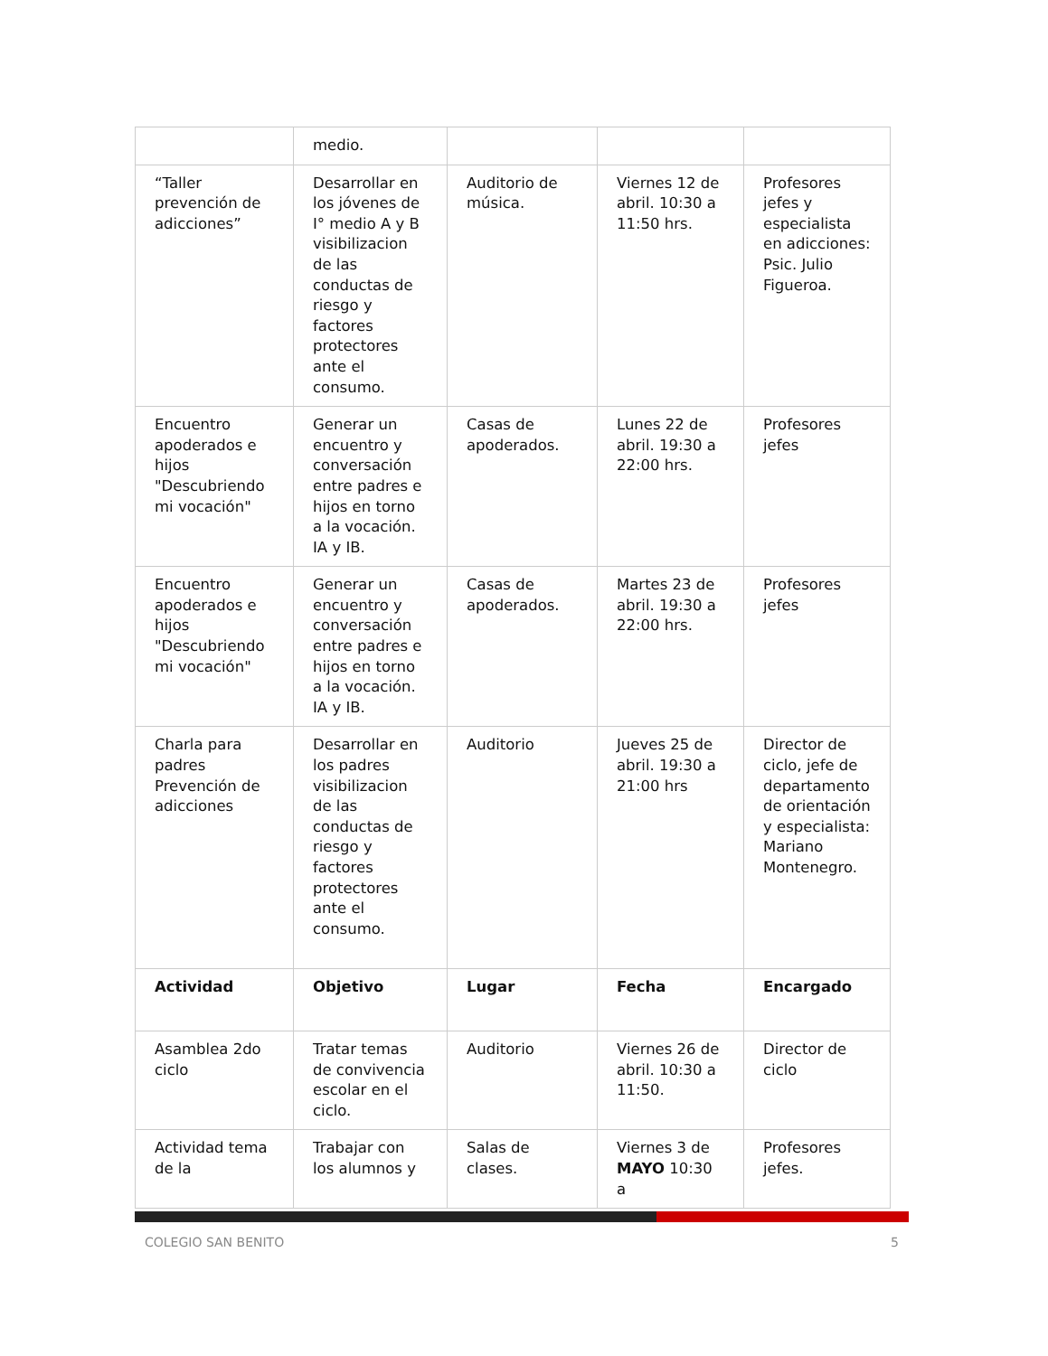| | medio. | | | |
| “Taller prevención de adicciones” | Desarrollar en los jóvenes de I° medio A y B visibilizacion de las conductas de riesgo y factores protectores ante el consumo. | Auditorio de música. | Viernes 12 de abril. 10:30 a 11:50 hrs. | Profesores jefes y especialista en adicciones: Psic. Julio Figueroa. |
| Encuentro apoderados e hijos "Descubriendo mi vocación" | Generar un encuentro y conversación entre padres e hijos en torno a la vocación. IA y IB. | Casas de apoderados. | Lunes 22 de abril. 19:30 a 22:00 hrs. | Profesores jefes |
| Encuentro apoderados e hijos "Descubriendo mi vocación" | Generar un encuentro y conversación entre padres e hijos en torno a la vocación. IA y IB. | Casas de apoderados. | Martes 23 de abril. 19:30 a 22:00 hrs. | Profesores jefes |
| Charla para padres Prevención de adicciones | Desarrollar en los padres visibilizacion de las conductas de riesgo y factores protectores ante el consumo. | Auditorio | Jueves 25 de abril. 19:30 a 21:00 hrs | Director de ciclo, jefe de departamento de orientación y especialista: Mariano Montenegro. |
| Actividad | Objetivo | Lugar | Fecha | Encargado |
| Asamblea 2do ciclo | Tratar temas de convivencia escolar en el ciclo. | Auditorio | Viernes 26 de abril. 10:30 a 11:50. | Director de ciclo |
| Actividad tema de la | Trabajar con los alumnos y | Salas de clases. | Viernes 3 de MAYO 10:30 a | Profesores jefes. |
COLEGIO SAN BENITO 5